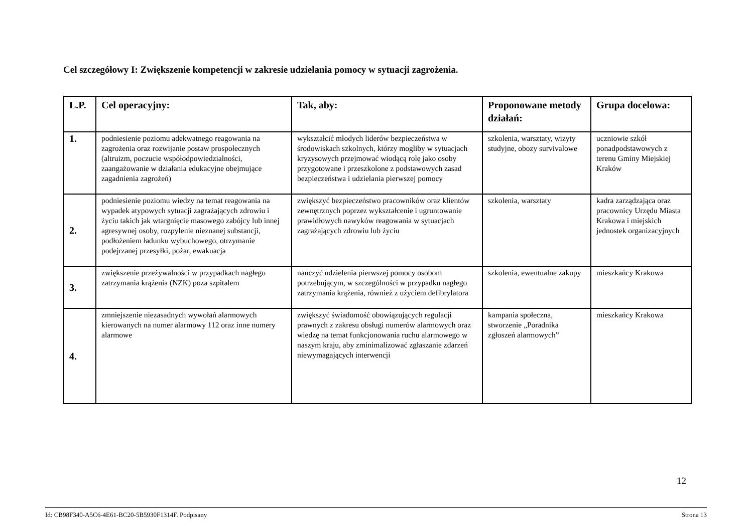Cel szczegółowy I: Zwiększenie kompetencji w zakresie udzielania pomocy w sytuacji zagrożenia.
| L.P. | Cel operacyjny: | Tak, aby: | Proponowane metody działań: | Grupa docelowa: |
| --- | --- | --- | --- | --- |
| 1. | podniesienie poziomu adekwatnego reagowania na zagrożenia oraz rozwijanie postaw prospołecznych (altruizm, poczucie współodpowiedzialności, zaangażowanie w działania edukacyjne obejmujące zagadnienia zagrożeń) | wykształcić młodych liderów bezpieczeństwa w środowiskach szkolnych, którzy mogliby w sytuacjach kryzysowych przejmować wiodącą rolę jako osoby przygotowane i przeszkolone z podstawowych zasad bezpieczeństwa i udzielania pierwszej pomocy | szkolenia, warsztaty, wizyty studyjne, obozy survivalowe | uczniowie szkół ponadpodstawowych z terenu Gminy Miejskiej Kraków |
| 2. | podniesienie poziomu wiedzy na temat reagowania na wypadek atypowych sytuacji zagrażających zdrowiu i życiu takich jak wtargnięcie masowego zabójcy lub innej agresywnej osoby, rozpylenie nieznanej substancji, podłożeniem ładunku wybuchowego, otrzymanie podejrzanej przesyłki, pożar, ewakuacja | zwiększyć bezpieczeństwo pracowników oraz klientów zewnętrznych poprzez wykształcenie i ugruntowanie prawidłowych nawyków reagowania w sytuacjach zagrażających zdrowiu lub życiu | szkolenia, warsztaty | kadra zarządzająca oraz pracownicy Urzędu Miasta Krakowa i miejskich jednostek organizacyjnych |
| 3. | zwiększenie przeżywalności w przypadkach nagłego zatrzymania krążenia (NZK) poza szpitalem | nauczyć udzielenia pierwszej pomocy osobom potrzebującym, w szczególności w przypadku nagłego zatrzymania krążenia, również z użyciem defibrylatora | szkolenia, ewentualne zakupy | mieszkańcy Krakowa |
| 4. | zmniejszenie niezasadnych wywołań alarmowych kierowanych na numer alarmowy 112 oraz inne numery alarmowe | zwiększyć świadomość obowiązujących regulacji prawnych z zakresu obsługi numerów alarmowych oraz wiedzę na temat funkcjonowania ruchu alarmowego w naszym kraju, aby zminimalizować zgłaszanie zdarzeń niewymagających interwencji | kampania społeczna, stworzenie „Poradnika zgłoszeń alarmowych” | mieszkańcy Krakowa |
12
Id: CB98F340-A5C6-4E61-BC20-5B5930F1314F. Podpisany Strona 13